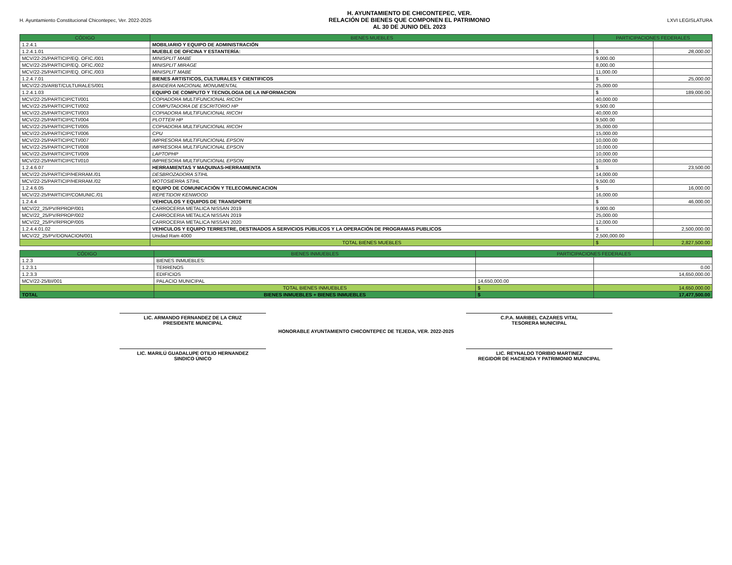H. Ayuntamiento Constitucional Chicontepec, Ver. 2022-2025
H. AYUNTAMIENTO DE CHICONTEPEC, VER.
RELACIÓN DE BIENES QUE COMPONEN EL PATRIMONIO
AL 30 DE JUNIO DEL 2023
LXVI LEGISLATURA
| CÓDIGO | BIENES MUEBLES | PARTICIPACIONES FEDERALES | |
| --- | --- | --- | --- |
| 1.2.4.1 | MOBILIARIO Y EQUIPO DE ADMINISTRACIÓN | | |
| 1.2.4.1.01 | MUEBLE DE OFICINA Y ESTANTERÍA: | $ | 28,000.00 |
| MCV/22-25/PARTICIP/EQ. OFIC./001 | MINISPLIT MABE | 9,000.00 | |
| MCV/22-25/PARTICIP/EQ. OFIC./002 | MINISPLIT MIRAGE | 8,000.00 | |
| MCV/22-25/PARTICIP/EQ. OFIC./003 | MINISPLIT MABE | 11,000.00 | |
| 1.2.4.7.01 | BIENES ARTISTICOS, CULTURALES Y CIENTIFICOS | $ | 25,000.00 |
| MCV/22-25/ARBT/CULTURALES/001 | BANDERA NACIONAL MONUMENTAL | 25,000.00 | |
| 1.2.4.1.03 | EQUIPO DE COMPUTO Y TECNOLOGIA DE LA INFORMACION | $ | 189,000.00 |
| MCV/22-25/PARTICIP/CTI/001 | COPIADORA MULTIFUNCIONAL RICOH | 40,000.00 | |
| MCV/22-25/PARTICIP/CTI/002 | COMPUTADORA DE ESCRITORIO HP | 9,500.00 | |
| MCV/22-25/PARTICIP/CTI/003 | COPIADORA MULTIFUNCIONAL RICOH | 40,000.00 | |
| MCV/22-25/PARTICIP/CTI/004 | PLOTTER HP | 9,500.00 | |
| MCV/22-25/PARTICIP/CTI/005 | COPIADORA MULTIFUNCIONAL RICOH | 35,000.00 | |
| MCV/22-25/PARTICIP/CTI/006 | CPU | 15,000.00 | |
| MCV/22-25/PARTICIP/CTI/007 | IMPRESORA MULTIFUNCIONAL EPSON | 10,000.00 | |
| MCV/22-25/PARTICIP/CTI/008 | IMPRESORA MULTIFUNCIONAL EPSON | 10,000.00 | |
| MCV/22-25/PARTICIP/CTI/009 | LAPTOPHP | 10,000.00 | |
| MCV/22-25/PARTICIP/CTI/010 | IMPRESORA MULTIFUNCIONAL EPSON | 10,000.00 | |
| 1.2.4.6.07 | HERRAMIENTAS Y MAQUINAS-HERRAMIENTA | $ | 23,500.00 |
| MCV/22-25/PARTICIP/HERRAM./01 | DESBROZADORA STIHL | 14,000.00 | |
| MCV/22-25/PARTICIP/HERRAM./02 | MOTOSIERRA STIHL | 9,500.00 | |
| 1.2.4.6.05 | EQUIPO DE COMUNICACIÓN Y TELECOMUNICACION | $ | 16,000.00 |
| MCV/22-25/PARTICIP/COMUNIC./01 | REPETIDOR KENWOOD | 16,000.00 | |
| 1.2.4.4 | VEHICULOS Y EQUIPOS DE TRANSPORTE | $ | 46,000.00 |
| MCV/22_25/PV/RPROP/001 | CARROCERIA METALICA NISSAN 2019 | 9,000.00 | |
| MCV/22_25/PV/RPROP/002 | CARROCERIA METALICA NISSAN 2019 | 25,000.00 | |
| MCV/22_25/PV/RPROP/005 | CARROCERIA METALICA NISSAN 2020 | 12,000.00 | |
| 1.2.4.4.01.02 | VEHICULOS Y EQUIPO TERRESTRE, DESTINADOS A SERVICIOS PÚBLICOS Y LA OPERACIÓN DE PROGRAMAS PUBLICOS | $ | 2,500,000.00 |
| MCV/22_25/PV/DONACION/001 | Unidad Ram 4000 | 2,500,000.00 | |
| | TOTAL BIENES MUEBLES | $ | 2,827,500.00 |
| CÓDIGO | BIENES INMUEBLES | PARTICIPACIONES FEDERALES | |
| --- | --- | --- | --- |
| 1.2.3 | BIENES INMUEBLES: | | |
| 1.2.3.1 | TERRENOS | | 0.00 |
| 1.2.3.3 | EDIFICIOS | | 14,650,000.00 |
| MCV/22-25/BI/001 | PALACIO MUNICIPAL | 14,650,000.00 | |
| | TOTAL BIENES INMUEBLES | $ | 14,650,000.00 |
| TOTAL | BIENES INMUEBLES + BIENES INMUEBLES | $ | 17,477,500.00 |
LIC. ARMANDO FERNANDEZ DE LA CRUZ
PRESIDENTE MUNICIPAL
C.P.A. MARIBEL CAZARES VITAL
TESORERA MUNICIPAL
HONORABLE AYUNTAMIENTO CHICONTEPEC DE TEJEDA, VER. 2022-2025
LIC. MARILÚ GUADALUPE OTILIO HERNANDEZ
SINDICO ÚNICO
LIC. REYNALDO TORIBIO MARTINEZ
REGIDOR DE HACIENDA Y PATRIMONIO MUNICIPAL